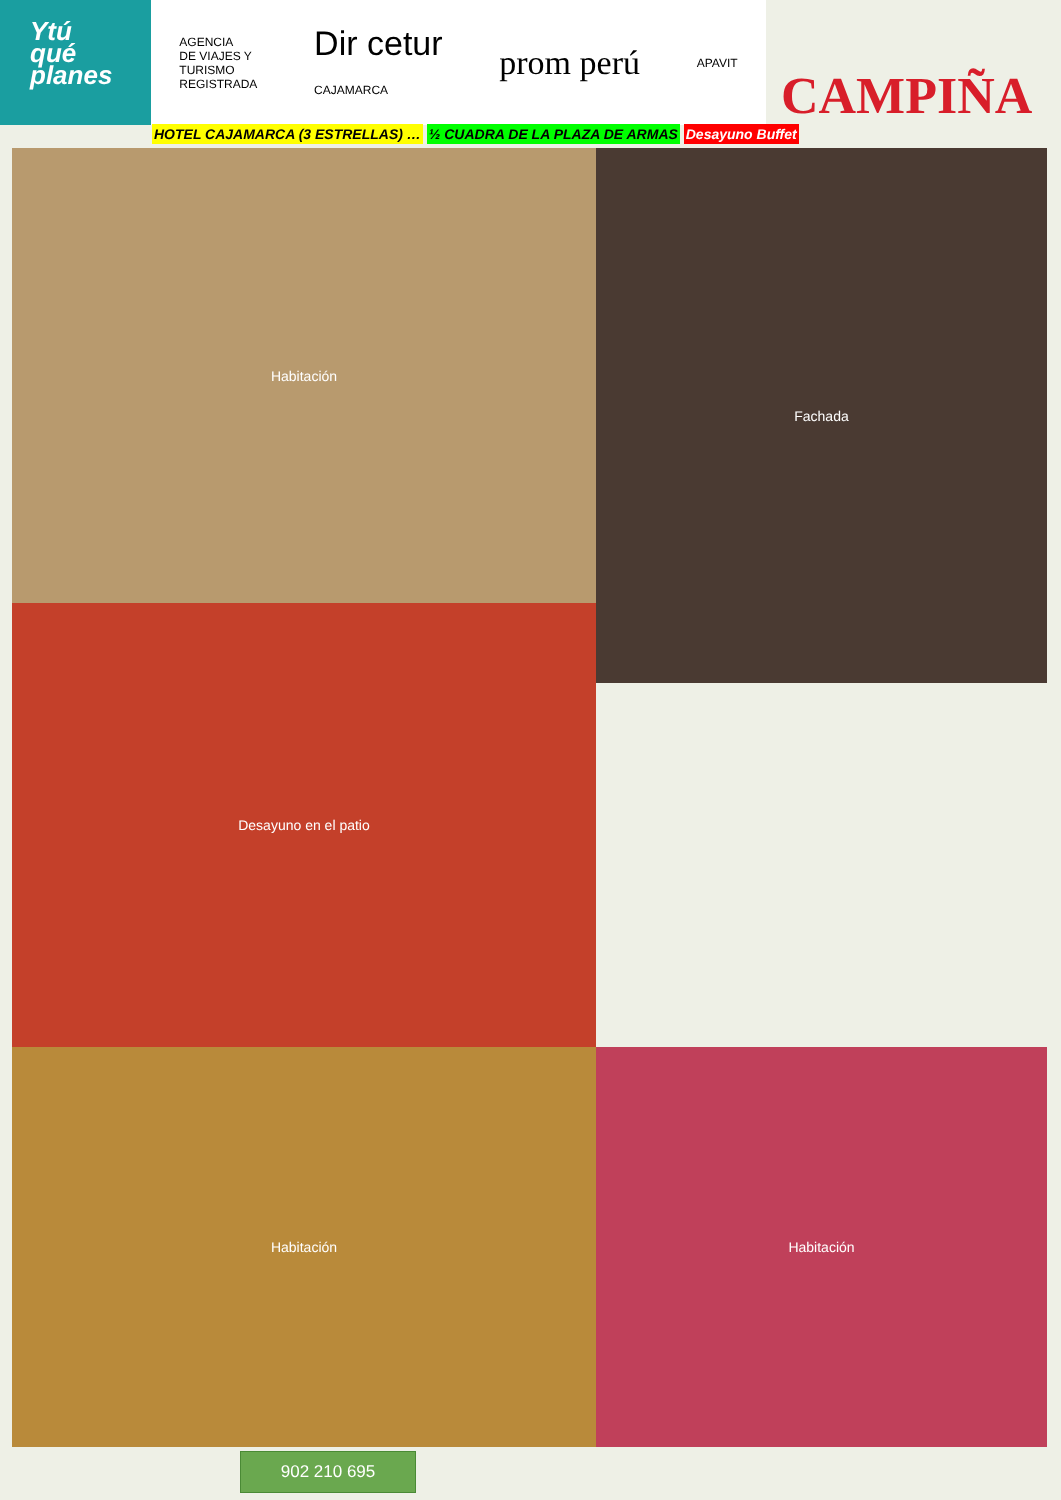Ytú
qué
planes
AGENCIA
DE VIAJES Y
TURISMO
REGISTRADA
Dir cetur
CAJAMARCA
prom perú
APAVIT
CAMPIÑA
HOTEL CAJAMARCA (3 ESTRELLAS) … ½ CUADRA DE LA PLAZA DE ARMAS Desayuno Buffet
Habitación
Fachada
Desayuno en el patio
Habitación
Habitación
902 210 695